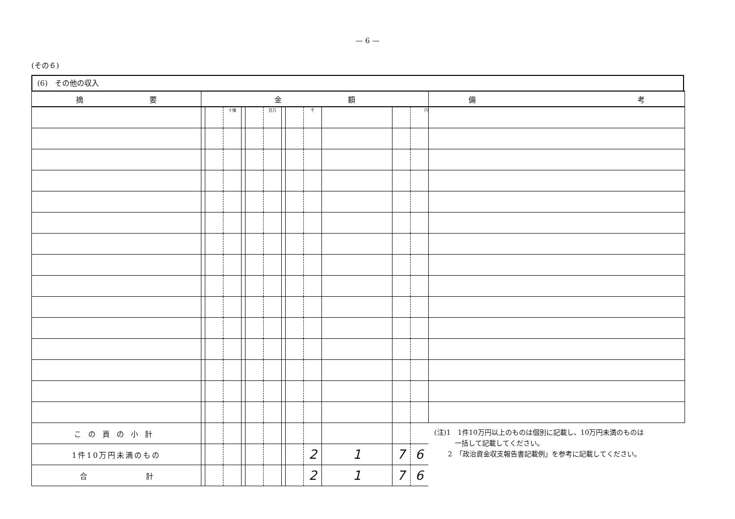— 6 —
(その６)
(6)　その他の収入
| 摘 要 | 金 額 | | | | | | | | | | | | 備 考 |
| --- | --- | --- | --- | --- | --- | --- | --- | --- | --- | --- | --- | --- | --- |
| | | | 十億 | | | 百万 | | | 千 | | | 円 | |
| この頁の小計 | | | | | | | | | | | | | (注)1 1件10万円以上のものは個別に記載し、10万円未満のものは 一括して記載してください。 2 「政治資金収支報告書記載例」を参考に記載してください。 |
| 1件10万円未満のもの | | | | | | | | | 2 | 1 | 7 | 6 | |
| 合 計 | | | | | | | | | 2 | 1 | 7 | 6 | |